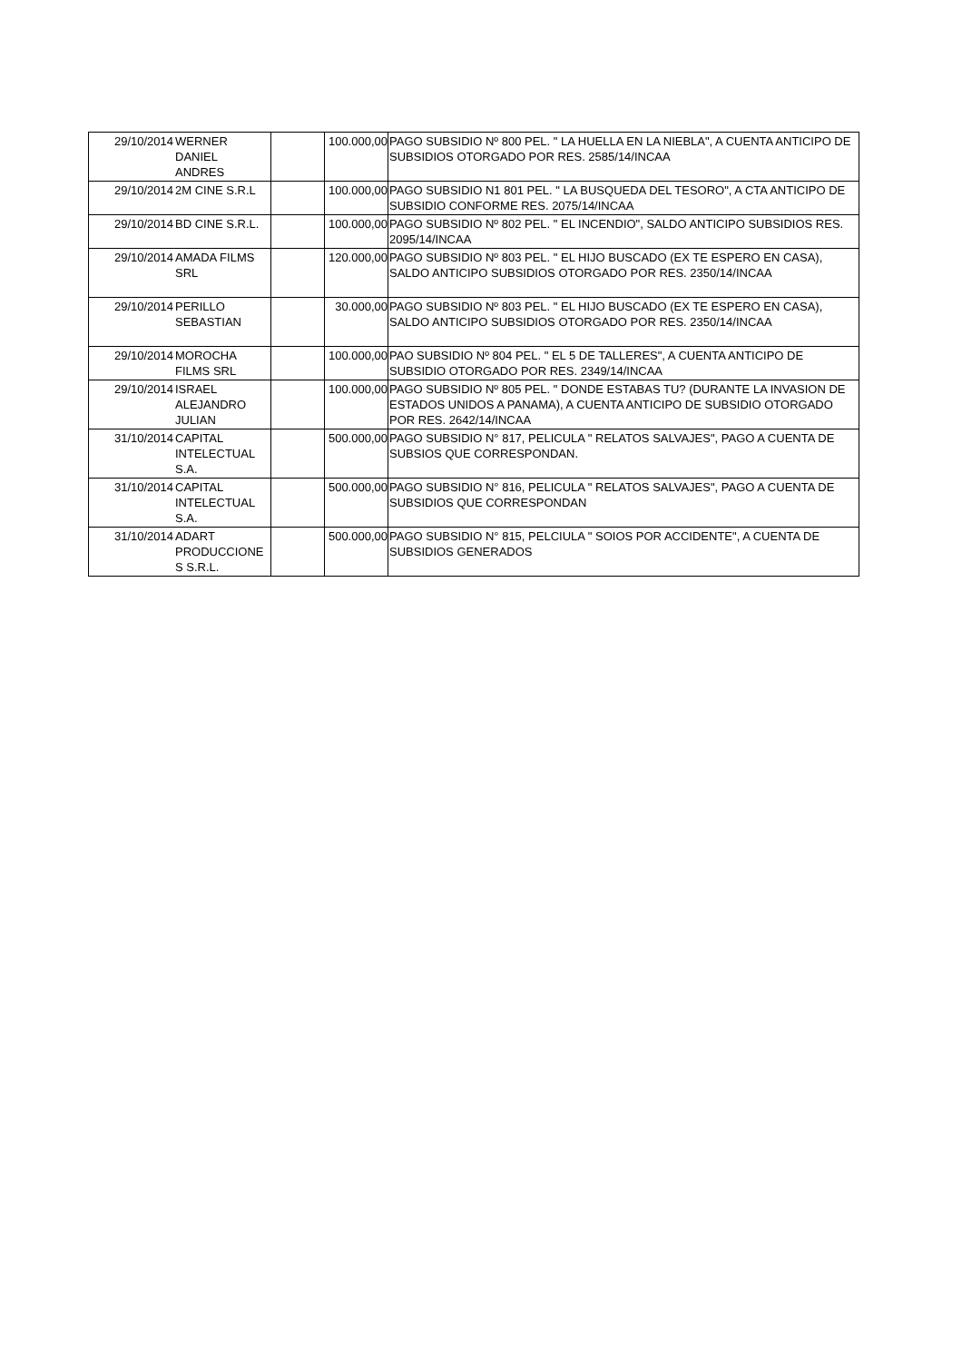| 29/10/2014 | WERNER DANIEL ANDRES | | 100.000,00 | PAGO SUBSIDIO Nº 800 PEL. " LA HUELLA EN LA NIEBLA", A CUENTA ANTICIPO DE SUBSIDIOS OTORGADO POR RES. 2585/14/INCAA |
| 29/10/2014 | 2M CINE S.R.L | | 100.000,00 | PAGO SUBSIDIO N1 801 PEL. " LA BUSQUEDA DEL TESORO", A CTA ANTICIPO DE SUBSIDIO CONFORME RES. 2075/14/INCAA |
| 29/10/2014 | BD CINE S.R.L. | | 100.000,00 | PAGO SUBSIDIO Nº 802 PEL. " EL INCENDIO", SALDO ANTICIPO SUBSIDIOS RES. 2095/14/INCAA |
| 29/10/2014 | AMADA FILMS SRL | | 120.000,00 | PAGO SUBSIDIO Nº 803 PEL. " EL HIJO BUSCADO (EX TE ESPERO EN CASA), SALDO ANTICIPO SUBSIDIOS OTORGADO POR RES. 2350/14/INCAA |
| 29/10/2014 | PERILLO SEBASTIAN | | 30.000,00 | PAGO SUBSIDIO Nº 803 PEL. " EL HIJO BUSCADO (EX TE ESPERO EN CASA), SALDO ANTICIPO SUBSIDIOS OTORGADO POR RES. 2350/14/INCAA |
| 29/10/2014 | MOROCHA FILMS SRL | | 100.000,00 | PAO SUBSIDIO Nº 804 PEL. " EL 5 DE TALLERES", A CUENTA ANTICIPO DE SUBSIDIO OTORGADO POR RES. 2349/14/INCAA |
| 29/10/2014 | ISRAEL ALEJANDRO JULIAN | | 100.000,00 | PAGO SUBSIDIO Nº 805 PEL. " DONDE ESTABAS TU? (DURANTE LA INVASION DE ESTADOS UNIDOS A PANAMA), A CUENTA ANTICIPO DE SUBSIDIO OTORGADO POR RES. 2642/14/INCAA |
| 31/10/2014 | CAPITAL INTELECTUAL S.A. | | 500.000,00 | PAGO SUBSIDIO N° 817, PELICULA " RELATOS SALVAJES", PAGO A CUENTA DE SUBSIOS QUE CORRESPONDAN. |
| 31/10/2014 | CAPITAL INTELECTUAL S.A. | | 500.000,00 | PAGO SUBSIDIO N° 816, PELICULA " RELATOS SALVAJES", PAGO A CUENTA DE SUBSIDIOS QUE CORRESPONDAN |
| 31/10/2014 | ADART PRODUCCIONE S S.R.L. | | 500.000,00 | PAGO SUBSIDIO N° 815, PELCIULA " SOIOS POR ACCIDENTE", A CUENTA DE SUBSIDIOS GENERADOS |